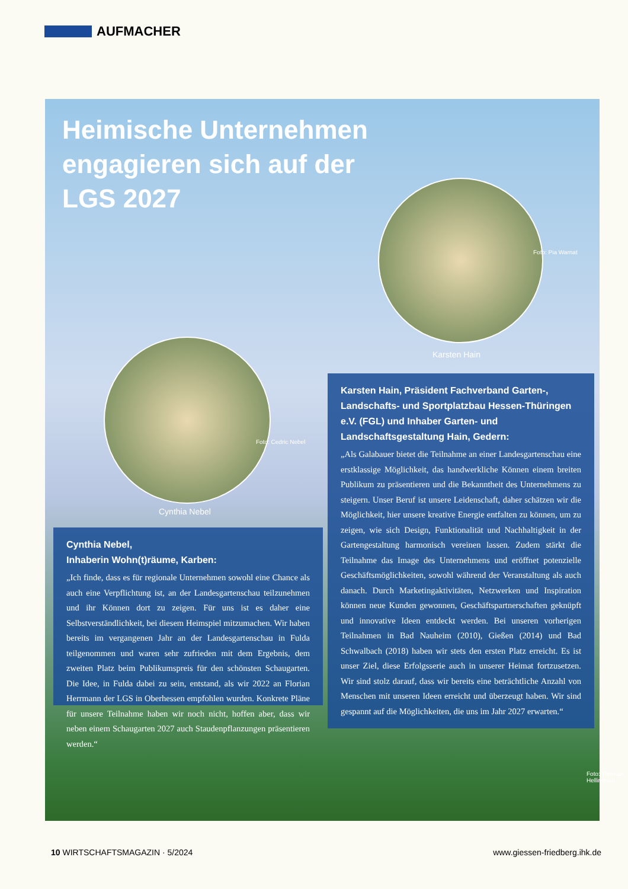AUFMACHER
Heimische Unternehmen engagieren sich auf der LGS 2027
Karsten Hain
Cynthia Nebel
Cynthia Nebel,
Inhaberin Wohn(t)räume, Karben:
„Ich finde, dass es für regionale Unternehmen sowohl eine Chance als auch eine Verpflichtung ist, an der Landesgartenschau teilzunehmen und ihr Können dort zu zeigen. Für uns ist es daher eine Selbstverständlichkeit, bei diesem Heimspiel mitzumachen. Wir haben bereits im vergangenen Jahr an der Landesgartenschau in Fulda teilgenommen und waren sehr zufrieden mit dem Ergebnis, dem zweiten Platz beim Publikumspreis für den schönsten Schaugarten. Die Idee, in Fulda dabei zu sein, entstand, als wir 2022 an Florian Herrmann der LGS in Oberhessen empfohlen wurden. Konkrete Pläne für unsere Teilnahme haben wir noch nicht, hoffen aber, dass wir neben einem Schaugarten 2027 auch Staudenpflanzungen präsentieren werden.“
Karsten Hain, Präsident Fachverband Garten-, Landschafts- und Sportplatzbau Hessen-Thüringen e.V. (FGL) und Inhaber Garten- und Landschaftsgestaltung Hain, Gedern:
„Als Galabauer bietet die Teilnahme an einer Landesgartenschau eine erstklassige Möglichkeit, das handwerkliche Können einem breiten Publikum zu präsentieren und die Bekanntheit des Unternehmens zu steigern. Unser Beruf ist unsere Leidenschaft, daher schätzen wir die Möglichkeit, hier unsere kreative Energie entfalten zu können, um zu zeigen, wie sich Design, Funktionalität und Nachhaltigkeit in der Gartengestaltung harmonisch vereinen lassen. Zudem stärkt die Teilnahme das Image des Unternehmens und eröffnet potenzielle Geschäftsmöglichkeiten, sowohl während der Veranstaltung als auch danach. Durch Marketingaktivitäten, Netzwerken und Inspiration können neue Kunden gewonnen, Geschäftspartnerschaften geknüpft und innovative Ideen entdeckt werden. Bei unseren vorherigen Teilnahmen in Bad Nauheim (2010), Gießen (2014) und Bad Schwalbach (2018) haben wir stets den ersten Platz erreicht. Es ist unser Ziel, diese Erfolgsserie auch in unserer Heimat fortzusetzen. Wir sind stolz darauf, dass wir bereits eine beträchtliche Anzahl von Menschen mit unseren Ideen erreicht und überzeugt haben. Wir sind gespannt auf die Möglichkeiten, die uns im Jahr 2027 erwarten.“
Foto: Pia Warnat
Foto: Cedric Nebel
Foto: Thomas Hellingrath
10 WIRTSCHAFTSMAGAZIN · 5/2024 www.giessen-friedberg.ihk.de